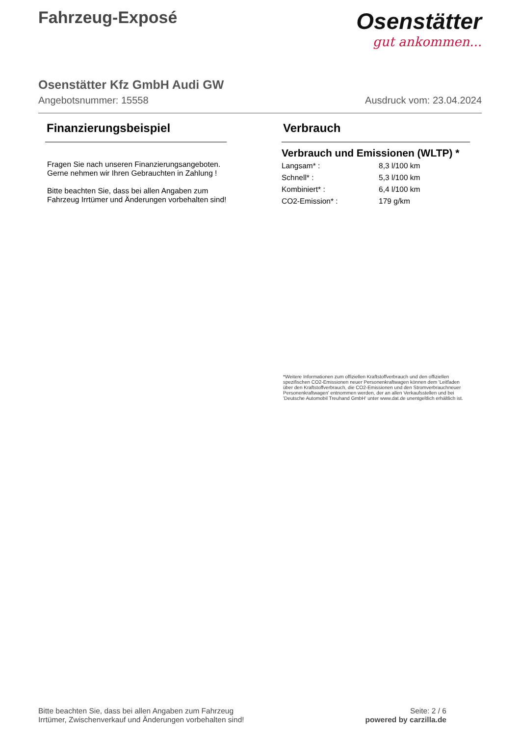Fahrzeug-Exposé
Osenstätter
gut ankommen...
Osenstätter Kfz GmbH Audi GW
Angebotsnummer: 15558 Ausdruck vom: 23.04.2024
Finanzierungsbeispiel
Fragen Sie nach unseren Finanzierungsangeboten.
Gerne nehmen wir Ihren Gebrauchten in Zahlung !
Bitte beachten Sie, dass bei allen Angaben zum Fahrzeug Irrtümer und Änderungen vorbehalten sind!
Verbrauch
Verbrauch und Emissionen (WLTP) *
| Langsam* : | 8,3 l/100 km |
| Schnell* : | 5,3 l/100 km |
| Kombiniert* : | 6,4 l/100 km |
| CO2-Emission* : | 179 g/km |
*Weitere Informationen zum offiziellen Kraftstoffverbrauch und den offiziellen spezifischen CO2-Emissionen neuer Personenkraftwagen können dem 'Leitfaden über den Kraftstoffverbrauch, die CO2-Emissionen und den Stromverbrauchneuer Personenkraftwagen' entnommen werden, der an allen Verkaufsstellen und bei 'Deutsche Automobil Treuhand GmbH' unter www.dat.de unentgeltlich erhältlich ist.
Bitte beachten Sie, dass bei allen Angaben zum Fahrzeug
Irrtümer, Zwischenverkauf und Änderungen vorbehalten sind!
Seite: 2 / 6
powered by carzilla.de